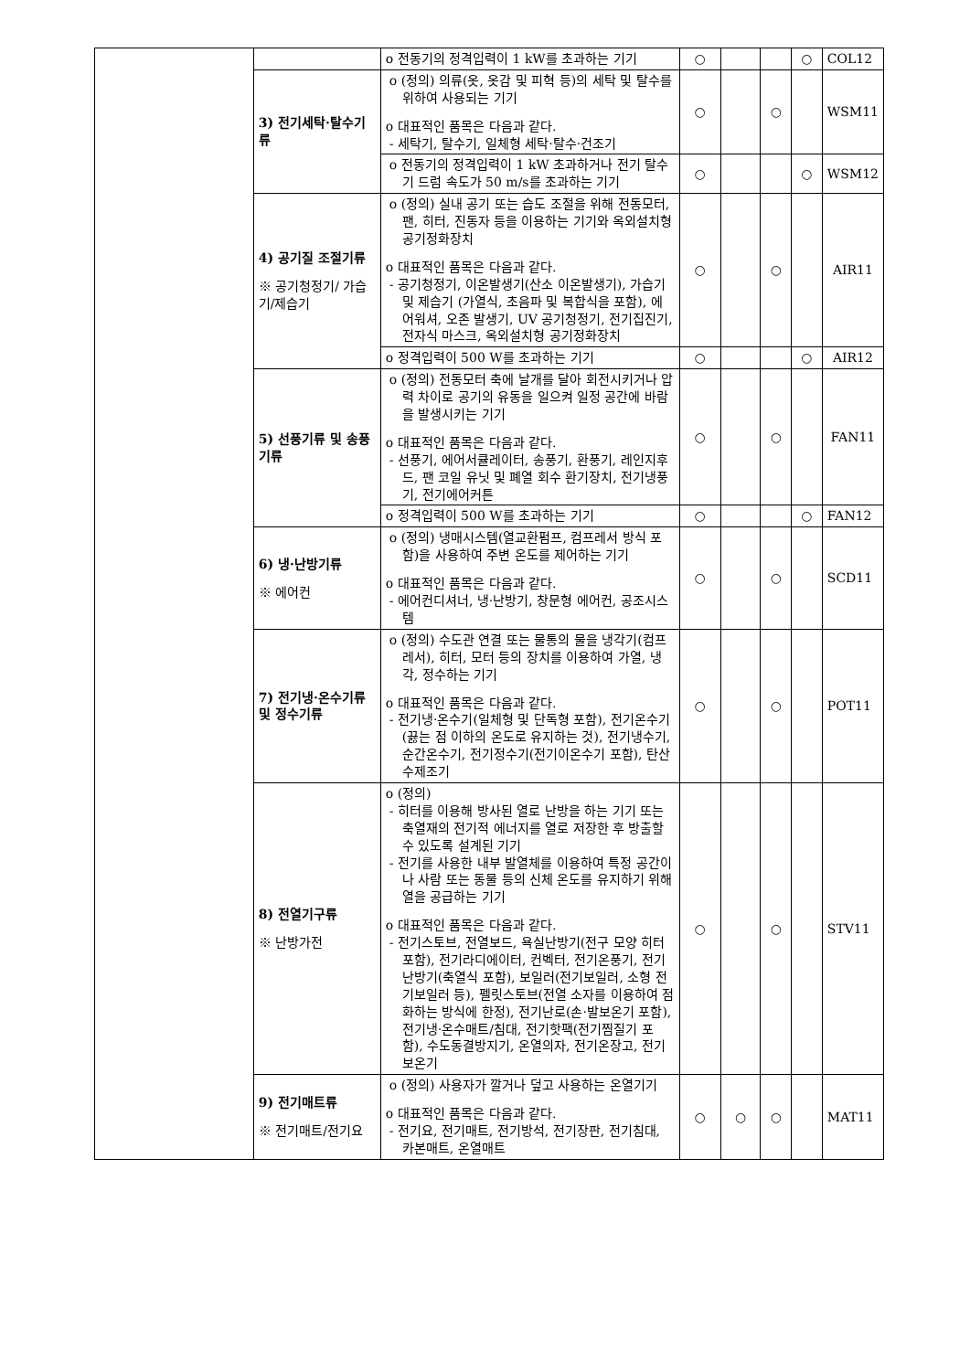| | | o 전동기의 정격입력이 1 kW를 초과하는 기기 | ○ | | | ○ | COL12 |
| | 3) 전기세탁·탈수기류 | o (정의) 의류(옷, 옷감 및 피혁 등)의 세탁 및 탈수를 위하여 사용되는 기기 o 대표적인 품목은 다음과 같다. - 세탁기, 탈수기, 일체형 세탁·탈수·건조기 | ○ | | ○ | | WSM11 |
| | | o 전동기의 정격입력이 1 kW 초과하거나 전기 탈수기 드럼 속도가 50 m/s를 초과하는 기기 | ○ | | | ○ | WSM12 |
| | 4) 공기질 조절기류 ※ 공기청정기/ 가습기/제습기 | o (정의) 실내 공기 또는 습도 조절을 위해 전동모터, 팬, 히터, 진동자 등을 이용하는 기기와 옥외설치형 공기정화장치 o 대표적인 품목은 다음과 같다. - 공기청정기, 이온발생기(산소 이온발생기), 가습기 및 제습기 (가열식, 초음파 및 복합식을 포함), 에어워셔, 오존 발생기, UV 공기청정기, 전기집진기, 전자식 마스크, 옥외설치형 공기정화장치 | ○ | | ○ | | AIR11 |
| | | o 정격입력이 500 W를 초과하는 기기 | ○ | | | ○ | AIR12 |
| | 5) 선풍기류 및 송풍기류 | o (정의) 전동모터 축에 날개를 달아 회전시키거나 압력 차이로 공기의 유동을 일으켜 일정 공간에 바람을 발생시키는 기기 o 대표적인 품목은 다음과 같다. - 선풍기, 에어서큘레이터, 송풍기, 환풍기, 레인지후드, 팬 코일 유닛 및 폐열 회수 환기장치, 전기냉풍기, 전기에어커튼 | ○ | | ○ | | FAN11 |
| | | o 정격입력이 500 W를 초과하는 기기 | ○ | | | ○ | FAN12 |
| | 6) 냉·난방기류 ※ 에어컨 | o (정의) 냉매시스템(열교환펌프, 컴프레서 방식 포함)을 사용하여 주변 온도를 제어하는 기기 o 대표적인 품목은 다음과 같다. - 에어컨디셔너, 냉·난방기, 창문형 에어컨, 공조시스템 | ○ | | ○ | | SCD11 |
| | 7) 전기냉·온수기류 및 정수기류 | o (정의) 수도관 연결 또는 물통의 물을 냉각기(컴프레서), 히터, 모터 등의 장치를 이용하여 가열, 냉각, 정수하는 기기 o 대표적인 품목은 다음과 같다. - 전기냉·온수기(일체형 및 단독형 포함), 전기온수기(끓는 점 이하의 온도로 유지하는 것), 전기냉수기, 순간온수기, 전기정수기(전기이온수기 포함), 탄산수제조기 | ○ | | ○ | | POT11 |
| | 8) 전열기구류 ※ 난방가전 | o (정의) - 히터를 이용해 방사된 열로 난방을 하는 기기 또는 축열재의 전기적 에너지를 열로 저장한 후 방출할 수 있도록 설계된 기기 - 전기를 사용한 내부 발열체를 이용하여 특정 공간이나 사람 또는 동물 등의 신체 온도를 유지하기 위해 열을 공급하는 기기 o 대표적인 품목은 다음과 같다. - 전기스토브, 전열보드, 욕실난방기(전구 모양 히터 포함), 전기라디에이터, 컨벡터, 전기온풍기, 전기난방기(축열식 포함), 보일러(전기보일러, 소형 전기보일러 등), 펠릿스토브(전열 소자를 이용하여 점화하는 방식에 한정), 전기난로(손·발보온기 포함), 전기냉·온수매트/침대, 전기핫팩(전기찜질기 포함), 수도동결방지기, 온열의자, 전기온장고, 전기보온기 | ○ | | ○ | | STV11 |
| | 9) 전기매트류 ※ 전기매트/전기요 | o (정의) 사용자가 깔거나 덮고 사용하는 온열기기 o 대표적인 품목은 다음과 같다. - 전기요, 전기매트, 전기방석, 전기장판, 전기침대, 카본매트, 온열매트 | ○ | ○ | ○ | | MAT11 |